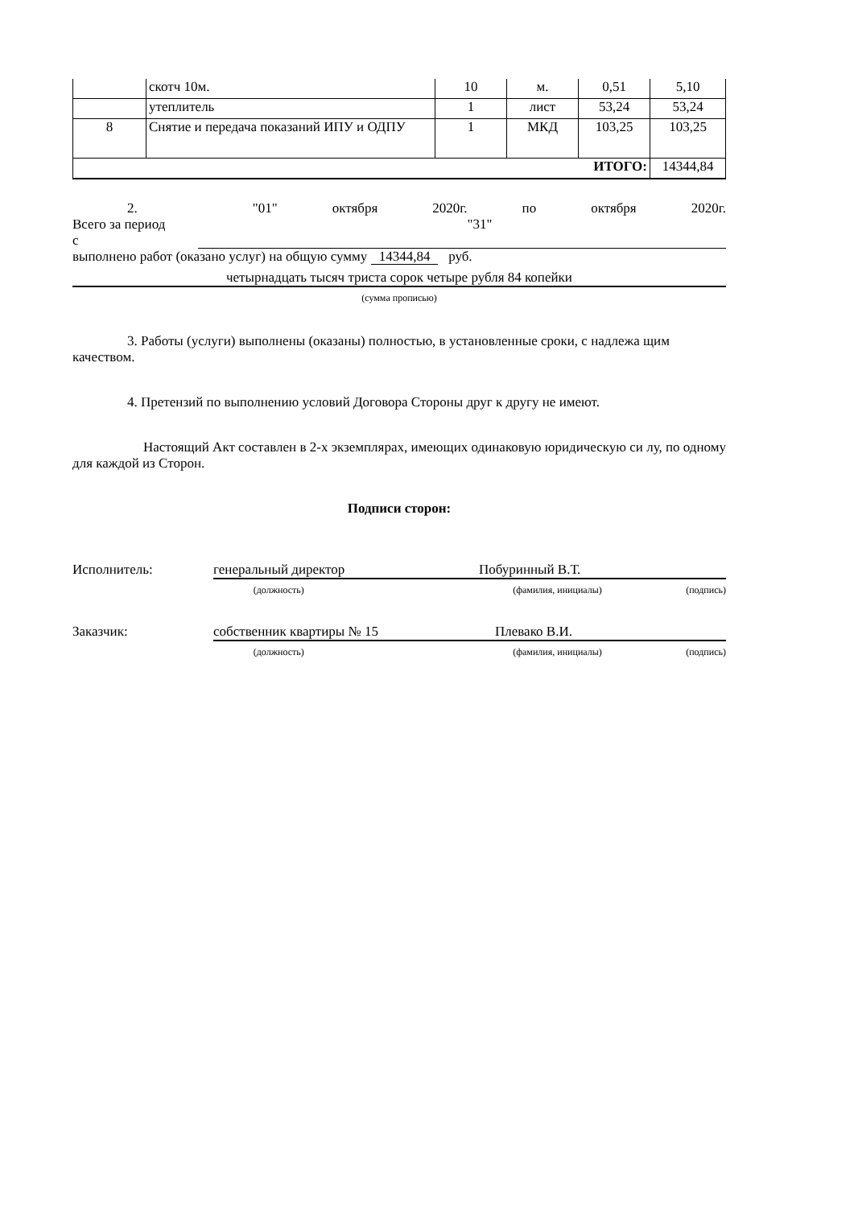| | скотч 10м. | 10 | м. | 0,51 | 5,10 |
| | утеплитель | 1 | лист | 53,24 | 53,24 |
| 8 | Снятие и передача показаний ИПУ и ОДПУ | 1 | МКД | 103,25 | 103,25 |
| ИТОГО: | | | | | 14344,84 |
2. Всего за период с "01" октября 2020г. по "31" октября 2020г.
выполнено работ (оказано услуг) на общую сумму 14344,84 руб.
четырнадцать тысяч триста сорок четыре рубля 84 копейки
(сумма прописью)
3. Работы (услуги) выполнены (оказаны) полностью, в установленные сроки, с надлежа щим качеством.
4. Претензий по выполнению условий Договора Стороны друг к другу не имеют.
Настоящий Акт составлен в 2-х экземплярах, имеющих одинаковую юридическую си лу, по одному для каждой из Сторон.
Подписи сторон:
Исполнитель: генеральный директор Побуринный В.Т.
(должность) (фамилия, инициалы) (подпись)
Заказчик: собственник квартиры № 15 Плевако В.И.
(должность) (фамилия, инициалы) (подпись)